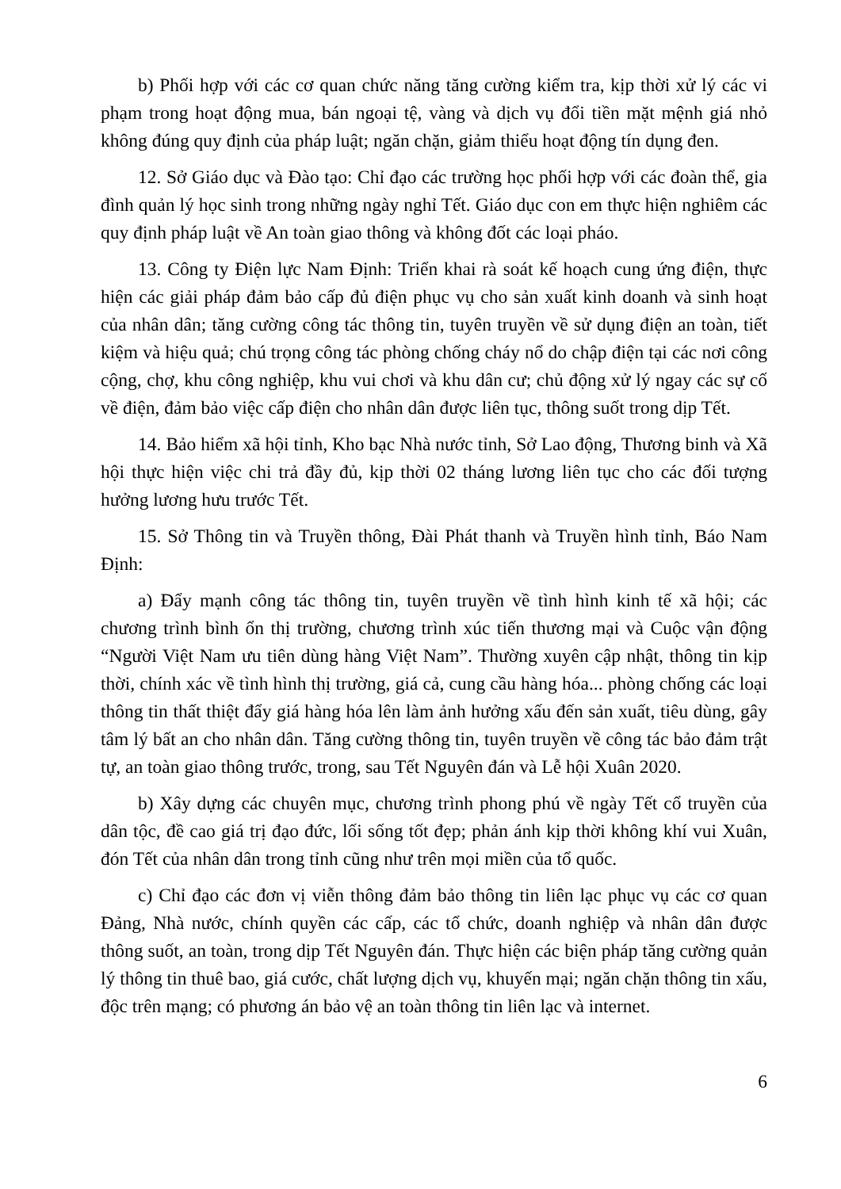b) Phối hợp với các cơ quan chức năng tăng cường kiểm tra, kịp thời xử lý các vi phạm trong hoạt động mua, bán ngoại tệ, vàng và dịch vụ đổi tiền mặt mệnh giá nhỏ không đúng quy định của pháp luật; ngăn chặn, giảm thiểu hoạt động tín dụng đen.
12. Sở Giáo dục và Đào tạo: Chỉ đạo các trường học phối hợp với các đoàn thể, gia đình quản lý học sinh trong những ngày nghỉ Tết. Giáo dục con em thực hiện nghiêm các quy định pháp luật về An toàn giao thông và không đốt các loại pháo.
13. Công ty Điện lực Nam Định: Triển khai rà soát kế hoạch cung ứng điện, thực hiện các giải pháp đảm bảo cấp đủ điện phục vụ cho sản xuất kinh doanh và sinh hoạt của nhân dân; tăng cường công tác thông tin, tuyên truyền về sử dụng điện an toàn, tiết kiệm và hiệu quả; chú trọng công tác phòng chống cháy nổ do chập điện tại các nơi công cộng, chợ, khu công nghiệp, khu vui chơi và khu dân cư; chủ động xử lý ngay các sự cố về điện, đảm bảo việc cấp điện cho nhân dân được liên tục, thông suốt trong dịp Tết.
14. Bảo hiểm xã hội tỉnh, Kho bạc Nhà nước tỉnh, Sở Lao động, Thương binh và Xã hội thực hiện việc chi trả đầy đủ, kịp thời 02 tháng lương liên tục cho các đối tượng hưởng lương hưu trước Tết.
15. Sở Thông tin và Truyền thông, Đài Phát thanh và Truyền hình tỉnh, Báo Nam Định:
a) Đẩy mạnh công tác thông tin, tuyên truyền về tình hình kinh tế xã hội; các chương trình bình ổn thị trường, chương trình xúc tiến thương mại và Cuộc vận động “Người Việt Nam ưu tiên dùng hàng Việt Nam”. Thường xuyên cập nhật, thông tin kịp thời, chính xác về tình hình thị trường, giá cả, cung cầu hàng hóa... phòng chống các loại thông tin thất thiệt đẩy giá hàng hóa lên làm ảnh hưởng xấu đến sản xuất, tiêu dùng, gây tâm lý bất an cho nhân dân. Tăng cường thông tin, tuyên truyền về công tác bảo đảm trật tự, an toàn giao thông trước, trong, sau Tết Nguyên đán và Lễ hội Xuân 2020.
b) Xây dựng các chuyên mục, chương trình phong phú về ngày Tết cổ truyền của dân tộc, đề cao giá trị đạo đức, lối sống tốt đẹp; phản ánh kịp thời không khí vui Xuân, đón Tết của nhân dân trong tỉnh cũng như trên mọi miền của tổ quốc.
c) Chỉ đạo các đơn vị viễn thông đảm bảo thông tin liên lạc phục vụ các cơ quan Đảng, Nhà nước, chính quyền các cấp, các tổ chức, doanh nghiệp và nhân dân được thông suốt, an toàn, trong dịp Tết Nguyên đán. Thực hiện các biện pháp tăng cường quản lý thông tin thuê bao, giá cước, chất lượng dịch vụ, khuyến mại; ngăn chặn thông tin xấu, độc trên mạng; có phương án bảo vệ an toàn thông tin liên lạc và internet.
6